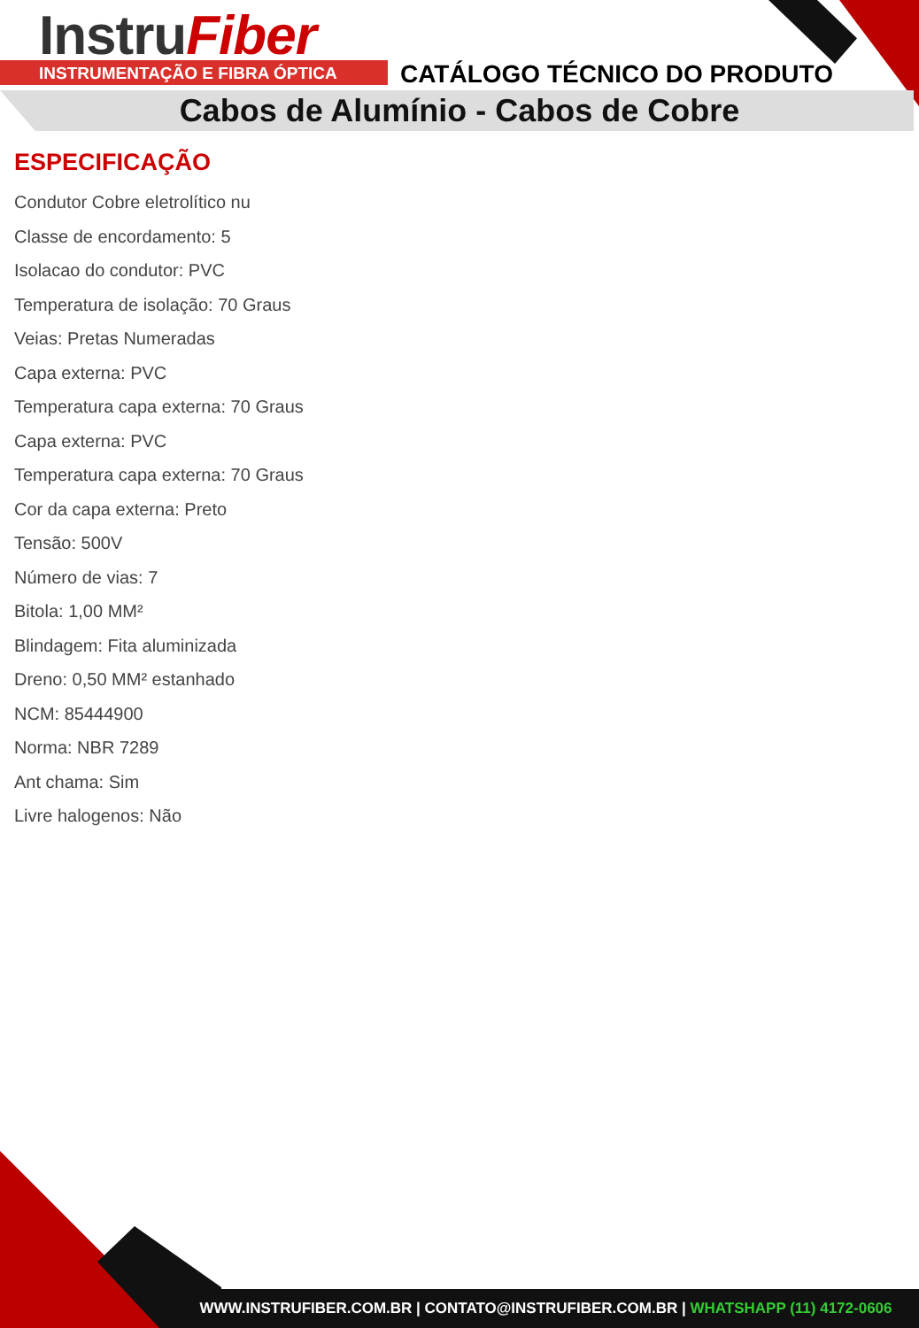InstruFiber
INSTRUMENTAÇÃO E FIBRA ÓPTICA CATÁLOGO TÉCNICO DO PRODUTO
Cabos de Alumínio - Cabos de Cobre
ESPECIFICAÇÃO
Condutor Cobre eletrolítico nu
Classe de encordamento: 5
Isolacao do condutor: PVC
Temperatura de isolação: 70 Graus
Veias: Pretas Numeradas
Capa externa: PVC
Temperatura capa externa: 70 Graus
Capa externa: PVC
Temperatura capa externa: 70 Graus
Cor da capa externa: Preto
Tensão: 500V
Número de vias: 7
Bitola: 1,00 MM²
Blindagem: Fita aluminizada
Dreno: 0,50 MM² estanhado
NCM: 85444900
Norma: NBR 7289
Ant chama: Sim
Livre halogenos: Não
WWW.INSTRUFIBER.COM.BR | CONTATO@INSTRUFIBER.COM.BR | WHATSHAPP (11) 4172-0606